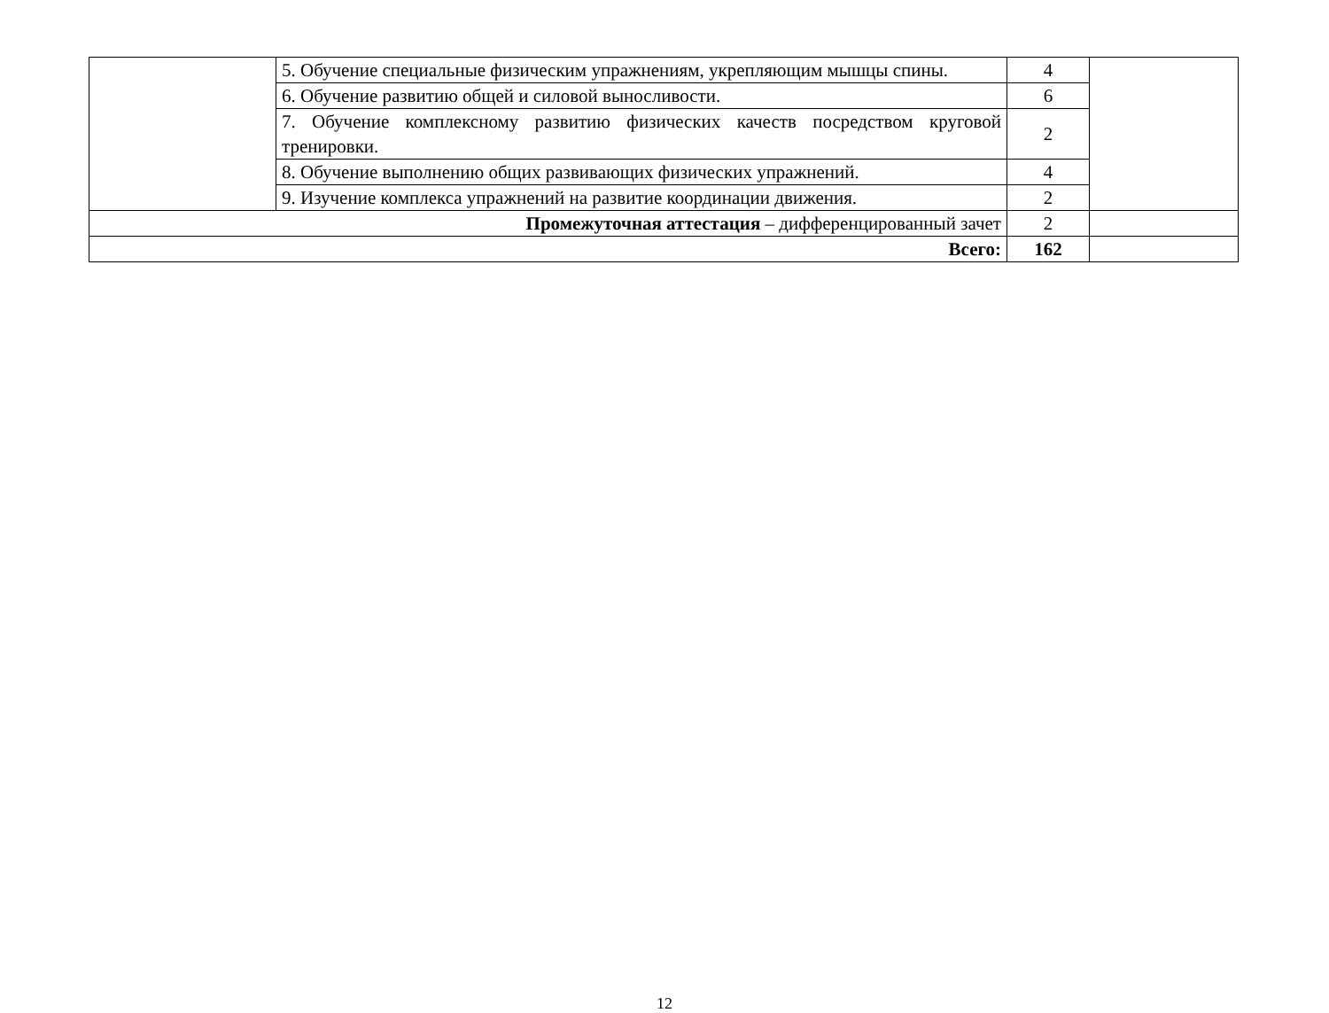| | 5. Обучение специальные физическим упражнениям, укрепляющим мышцы спины. | 4 | |
| | 6. Обучение развитию общей и силовой выносливости. | 6 | |
| | 7. Обучение комплексному развитию физических качеств посредством круговой тренировки. | 2 | |
| | 8. Обучение выполнению общих развивающих физических упражнений. | 4 | |
| | 9. Изучение комплекса упражнений на развитие координации движения. | 2 | |
| Промежуточная аттестация – дифференцированный зачет | | 2 | |
| Всего: | | 162 | |
12